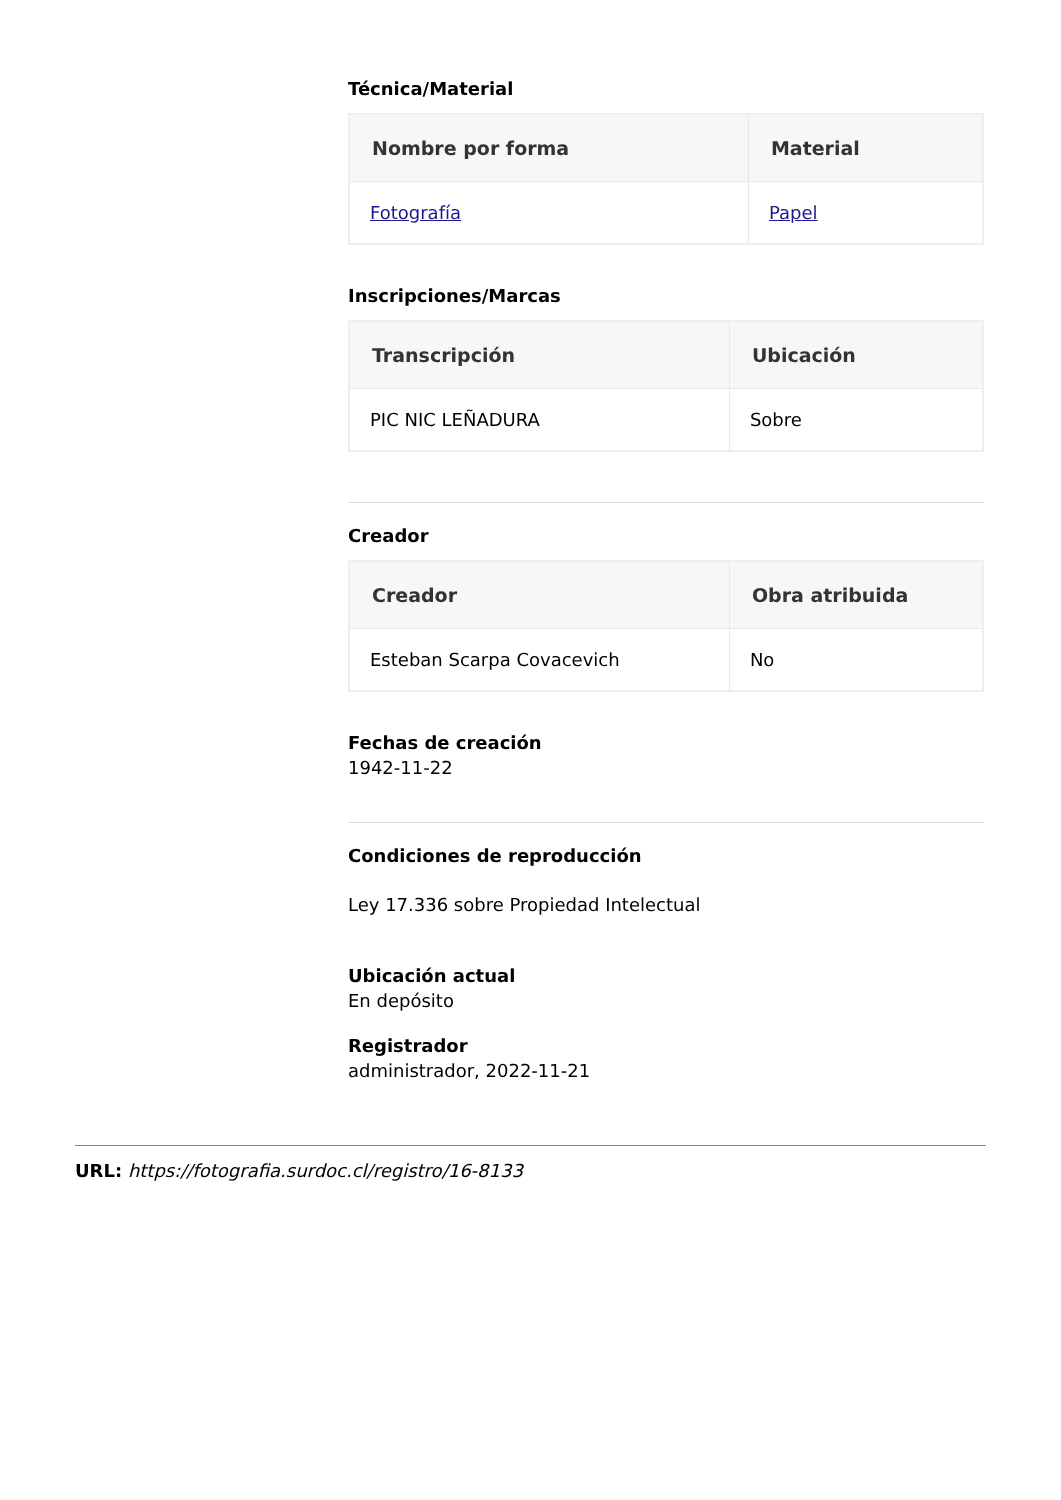Técnica/Material
| Nombre por forma | Material |
| --- | --- |
| Fotografía | Papel |
Inscripciones/Marcas
| Transcripción | Ubicación |
| --- | --- |
| PIC NIC LEÑADURA | Sobre |
Creador
| Creador | Obra atribuida |
| --- | --- |
| Esteban Scarpa Covacevich | No |
Fechas de creación
1942-11-22
Condiciones de reproducción
Ley 17.336 sobre Propiedad Intelectual
Ubicación actual
En depósito
Registrador
administrador, 2022-11-21
URL: https://fotografia.surdoc.cl/registro/16-8133